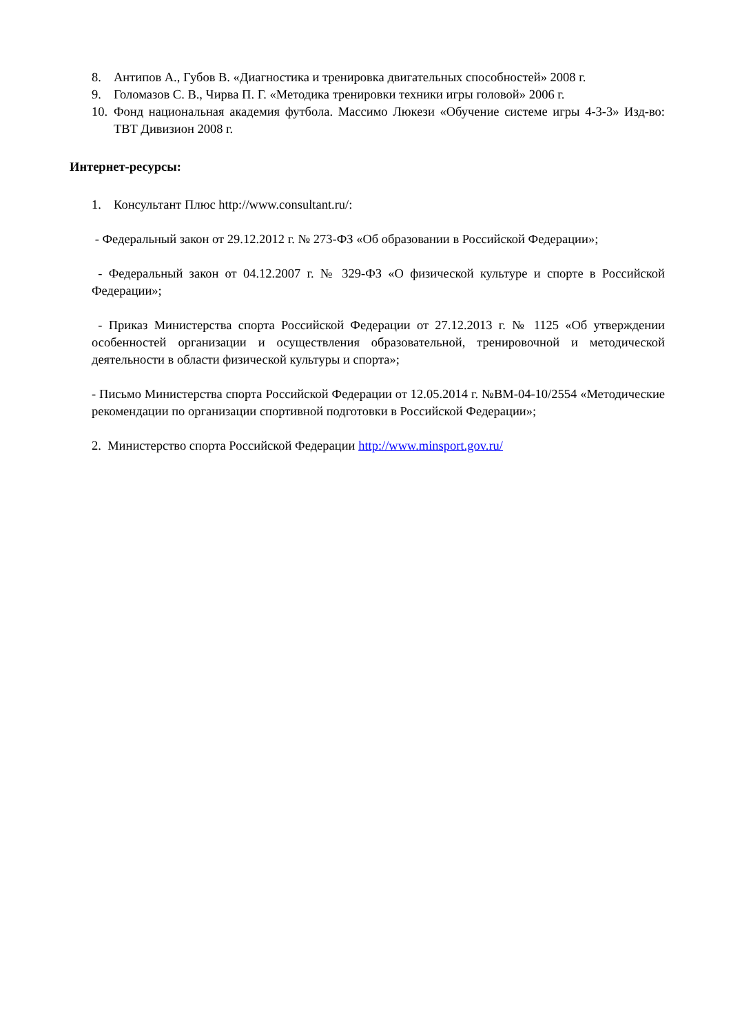8. Антипов А., Губов В. «Диагностика и тренировка двигательных способностей» 2008 г.
9. Голомазов С. В., Чирва П. Г. «Методика тренировки техники игры головой» 2006 г.
10. Фонд национальная академия футбола. Массимо Люкези «Обучение системе игры 4-3-3» Изд-во: ТВТ Дивизион 2008 г.
Интернет-ресурсы:
1. Консультант Плюс http://www.consultant.ru/:
- Федеральный закон от 29.12.2012 г. № 273-ФЗ «Об образовании в Российской Федерации»;
- Федеральный закон от 04.12.2007 г. № 329-ФЗ «О физической культуре и спорте в Российской Федерации»;
- Приказ Министерства спорта Российской Федерации от 27.12.2013 г. № 1125 «Об утверждении особенностей организации и осуществления образовательной, тренировочной и методической деятельности в области физической культуры и спорта»;
- Письмо Министерства спорта Российской Федерации от 12.05.2014 г. №ВМ-04-10/2554 «Методические рекомендации по организации спортивной подготовки в Российской Федерации»;
2. Министерство спорта Российской Федерации http://www.minsport.gov.ru/